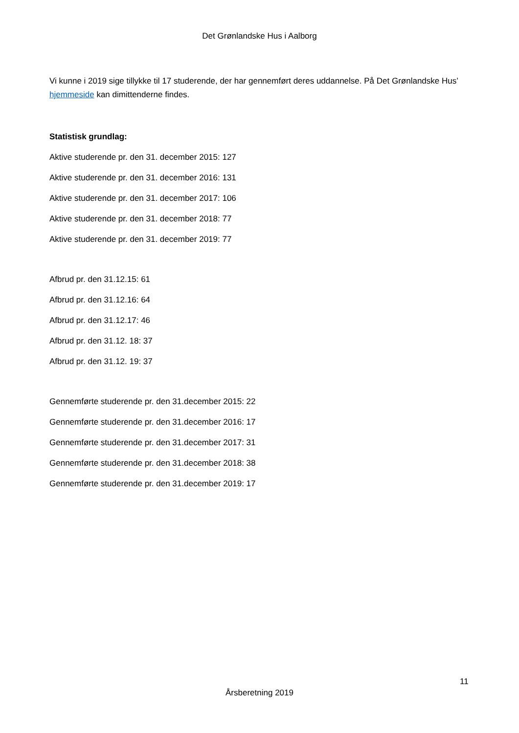Det Grønlandske Hus i Aalborg
Vi kunne i 2019 sige tillykke til 17 studerende, der har gennemført deres uddannelse. På Det Grønlandske Hus’ hjemmeside kan dimittenderne findes.
Statistisk grundlag:
Aktive studerende pr. den 31. december 2015: 127
Aktive studerende pr. den 31. december 2016: 131
Aktive studerende pr. den 31. december 2017: 106
Aktive studerende pr. den 31. december 2018: 77
Aktive studerende pr. den 31. december 2019: 77
Afbrud pr. den 31.12.15: 61
Afbrud pr. den 31.12.16: 64
Afbrud pr. den 31.12.17: 46
Afbrud pr. den 31.12. 18: 37
Afbrud pr. den 31.12. 19: 37
Gennemførte studerende pr. den 31.december 2015: 22
Gennemførte studerende pr. den 31.december 2016: 17
Gennemførte studerende pr. den 31.december 2017: 31
Gennemførte studerende pr. den 31.december 2018: 38
Gennemførte studerende pr. den 31.december 2019: 17
11
Årsberetning 2019